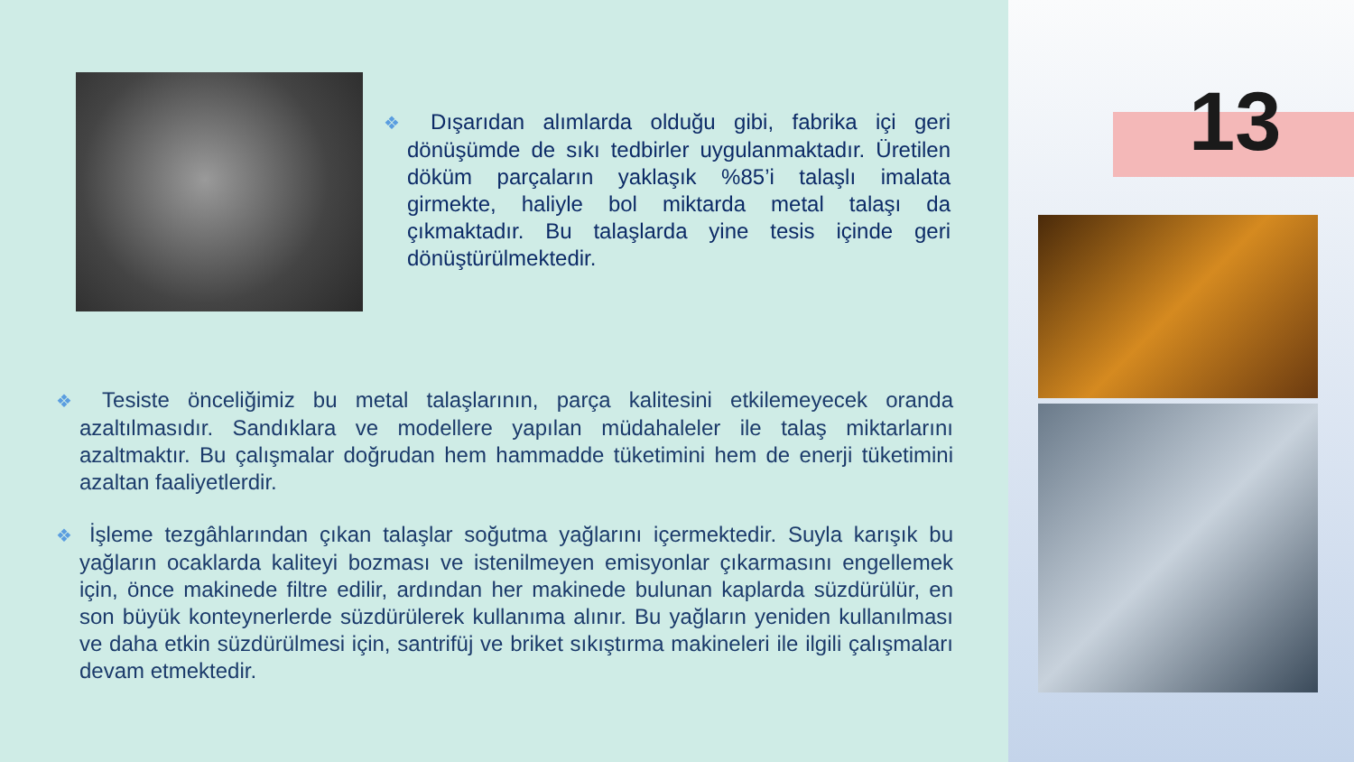❖ Dışarıdan alımlarda olduğu gibi, fabrika içi geri dönüşümde de sıkı tedbirler uygulanmaktadır. Üretilen döküm parçaların yaklaşık %85’i talaşlı imalata girmekte, haliyle bol miktarda metal talaşı da çıkmaktadır. Bu talaşlarda yine tesis içinde geri dönüştürülmektedir.
❖ Tesiste önceliğimiz bu metal talaşlarının, parça kalitesini etkilemeyecek oranda azaltılmasıdır. Sandıklara ve modellere yapılan müdahaleler ile talaş miktarlarını azaltmaktır. Bu çalışmalar doğrudan hem hammadde tüketimini hem de enerji tüketimini azaltan faaliyetlerdir.
❖ İşleme tezgâhlarından çıkan talaşlar soğutma yağlarını içermektedir. Suyla karışık bu yağların ocaklarda kaliteyi bozması ve istenilmeyen emisyonlar çıkarmasını engellemek için, önce makinede filtre edilir, ardından her makinede bulunan kaplarda süzdürülür, en son büyük konteynerlerde süzdürülerek kullanıma alınır. Bu yağların yeniden kullanılması ve daha etkin süzdürülmesi için, santrifüj ve briket sıkıştırma makineleri ile ilgili çalışmaları devam etmektedir.
13